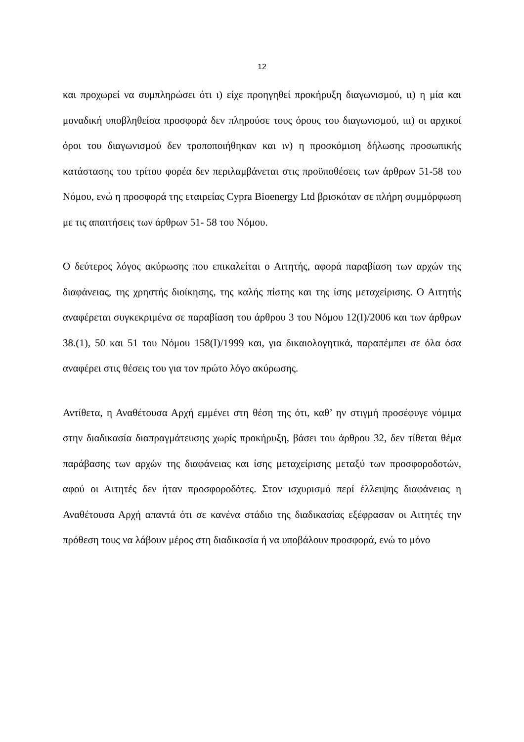12
και προχωρεί να συμπληρώσει ότι ι) είχε προηγηθεί προκήρυξη διαγωνισμού, ιι) η μία και μοναδική υποβληθείσα προσφορά δεν πληρούσε τους όρους του διαγωνισμού, ιιι) οι αρχικοί όροι του διαγωνισμού δεν τροποποιήθηκαν και ιν) η προσκόμιση δήλωσης προσωπικής κατάστασης του τρίτου φορέα δεν περιλαμβάνεται στις προϋποθέσεις των άρθρων 51-58 του Νόμου, ενώ η προσφορά της εταιρείας Cypra Bioenergy Ltd βρισκόταν σε πλήρη συμμόρφωση με τις απαιτήσεις των άρθρων 51- 58 του Νόμου.
Ο δεύτερος λόγος ακύρωσης που επικαλείται ο Αιτητής, αφορά παραβίαση των αρχών της διαφάνειας, της χρηστής διοίκησης, της καλής πίστης και της ίσης μεταχείρισης. Ο Αιτητής αναφέρεται συγκεκριμένα σε παραβίαση του άρθρου 3 του Νόμου 12(Ι)/2006 και των άρθρων 38.(1), 50 και 51 του Νόμου 158(Ι)/1999 και, για δικαιολογητικά, παραπέμπει σε όλα όσα αναφέρει στις θέσεις του για τον πρώτο λόγο ακύρωσης.
Αντίθετα, η Αναθέτουσα Αρχή εμμένει στη θέση της ότι, καθ’ ην στιγμή προσέφυγε νόμιμα στην διαδικασία διαπραγμάτευσης χωρίς προκήρυξη, βάσει του άρθρου 32, δεν τίθεται θέμα παράβασης των αρχών της διαφάνειας και ίσης μεταχείρισης μεταξύ των προσφοροδοτών, αφού οι Αιτητές δεν ήταν προσφοροδότες. Στον ισχυρισμό περί έλλειψης διαφάνειας η Αναθέτουσα Αρχή απαντά ότι σε κανένα στάδιο της διαδικασίας εξέφρασαν οι Αιτητές την πρόθεση τους να λάβουν μέρος στη διαδικασία ή να υποβάλουν προσφορά, ενώ το μόνο